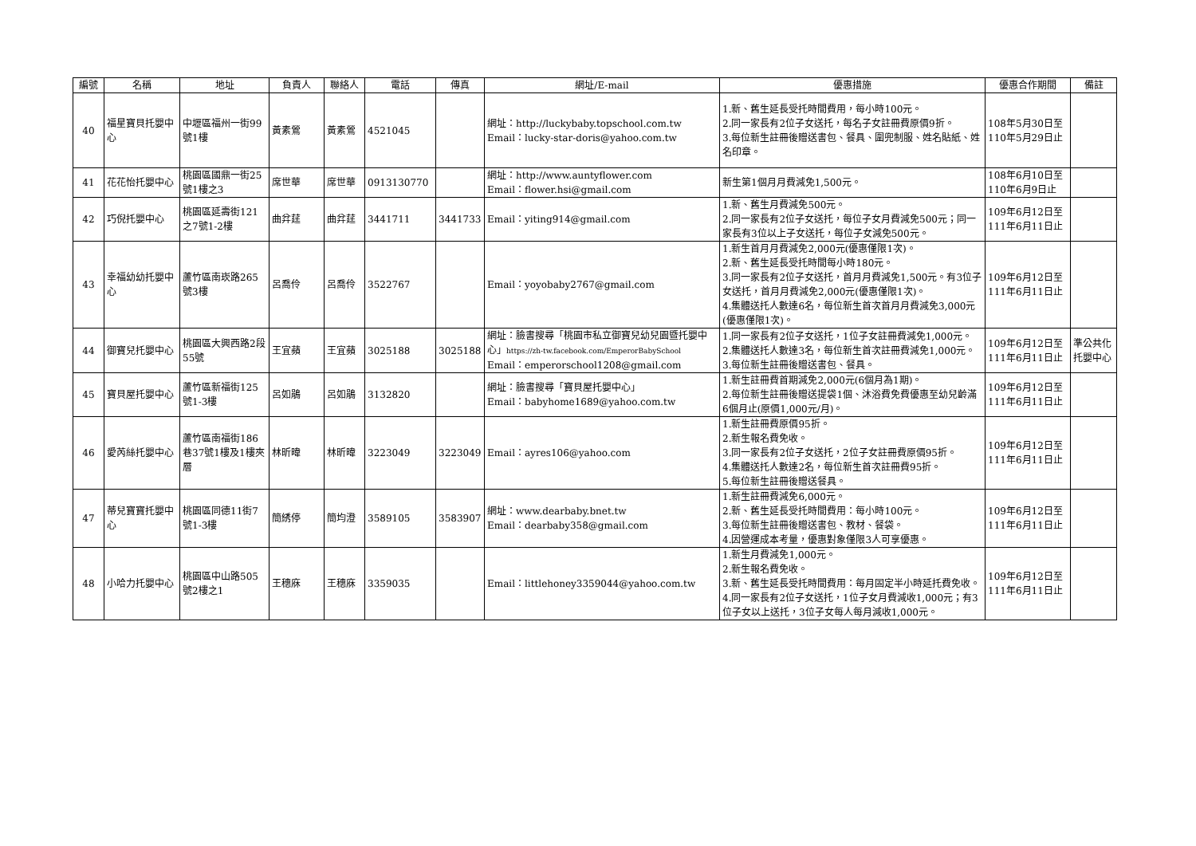| 編號 | 名稱 | 地址 | 負責人 | 聯絡人 | 電話 | 傳真 | 網址/E-mail | 優惠措施 | 優惠合作期間 | 備註 |
| --- | --- | --- | --- | --- | --- | --- | --- | --- | --- | --- |
| 40 | 福星寶貝托嬰中心 | 中壢區福州一街99號1樓 | 黃素鶯 | 黃素鶯 | 4521045 | | 網址：http://luckybaby.topschool.com.tw Email：lucky-star-doris@yahoo.com.tw | 1.新、舊生延長受托時間費用，每小時100元。 2.同一家長有2位子女送托，每名子女註冊費原價9折。 3.每位新生註冊後贈送書包、餐具、圍兜制服、姓名貼紙、姓名印章。 | 108年5月30日至110年5月29日止 | |
| 41 | 花花怡托嬰中心 | 桃園區國鼎一街25號1樓之3 | 席世華 | 席世華 | 0913130770 | | 網址：http://www.auntyflower.com Email：flower.hsi@gmail.com | 新生第1個月月費減免1,500元。 | 108年6月10日至110年6月9日止 | |
| 42 | 巧倪托嬰中心 | 桃園區延壽街121之7號1-2樓 | 曲弅莛 | 曲弅莛 | 3441711 | 3441733 | Email：yiting914@gmail.com | 1.新、舊生月費減免500元。 2.同一家長有2位子女送托，每位子女月費減免500元；同一家長有3位以上子女送托，每位子女減免500元。 | 109年6月12日至111年6月11日止 | |
| 43 | 幸福幼幼托嬰中心 | 蘆竹區南崁路265號3樓 | 呂喬伶 | 呂喬伶 | 3522767 | | Email：yoyobaby2767@gmail.com | 1.新生首月月費減免2,000元(優惠僅限1次)。 2.新、舊生延長受托時間每小時180元。 3.同一家長有2位子女送托，首月月費減免1,500元。有3位子女送托，首月月費減免2,000元(優惠僅限1次)。 4.集體送托人數達6名，每位新生首次首月月費減免3,000元(優惠僅限1次)。 | 109年6月12日至111年6月11日止 | |
| 44 | 御寶兒托嬰中心 | 桃園區大興西路2段55號 | 王宜蘋 | 王宜蘋 | 3025188 | 3025188 | 網址：臉書搜尋「桃園市私立御寶兒幼兒園暨托嬰中心」 https://zh-tw.facebook.com/EmperorBabySchool Email：emperorschool1208@gmail.com | 1.同一家長有2位子女送托，1位子女註冊費減免1,000元。 2.集體送托人數達3名，每位新生首次註冊費減免1,000元。 3.每位新生註冊後贈送書包、餐具。 | 109年6月12日至111年6月11日止 | 準公共化托嬰中心 |
| 45 | 寶貝屋托嬰中心 | 蘆竹區新福街125號1-3樓 | 呂如鵑 | 呂如鵑 | 3132820 | | 網址：臉書搜尋「寶貝屋托嬰中心」 Email：babyhome1689@yahoo.com.tw | 1.新生註冊費首期減免2,000元(6個月為1期)。 2.每位新生註冊後贈送提袋1個、沐浴費免費優惠至幼兒齡滿6個月止(原價1,000元/月)。 | 109年6月12日至111年6月11日止 | |
| 46 | 愛芮絲托嬰中心 | 蘆竹區南福街186巷37號1樓及1樓夾層 | 林昕暐 | 林昕暐 | 3223049 | 3223049 | Email：ayres106@yahoo.com | 1.新生註冊費原價95折。 2.新生報名費免收。 3.同一家長有2位子女送托，2位子女註冊費原價95折。 4.集體送托人數達2名，每位新生首次註冊費95折。 5.每位新生註冊後贈送餐具。 | 109年6月12日至111年6月11日止 | |
| 47 | 蒂兒寶寶托嬰中心 | 桃園區同德11街7號1-3樓 | 簡綉停 | 簡均澄 | 3589105 | 3583907 | 網址：www.dearbaby.bnet.tw Email：dearbaby358@gmail.com | 1.新生註冊費減免6,000元。 2.新、舊生延長受托時間費用：每小時100元。 3.每位新生註冊後贈送書包、教材、餐袋。 4.因營運成本考量，優惠對象僅限3人可享優惠。 | 109年6月12日至111年6月11日止 | |
| 48 | 小哈力托嬰中心 | 桃園區中山路505號2樓之1 | 王穗庥 | 王穗庥 | 3359035 | | Email：littlehoney3359044@yahoo.com.tw | 1.新生月費減免1,000元。 2.新生報名費免收。 3.新、舊生延長受托時間費用：每月固定半小時延托費免收。 4.同一家長有2位子女送托，1位子女月費減收1,000元；有3位子女以上送托，3位子女每人每月減收1,000元。 | 109年6月12日至111年6月11日止 | |